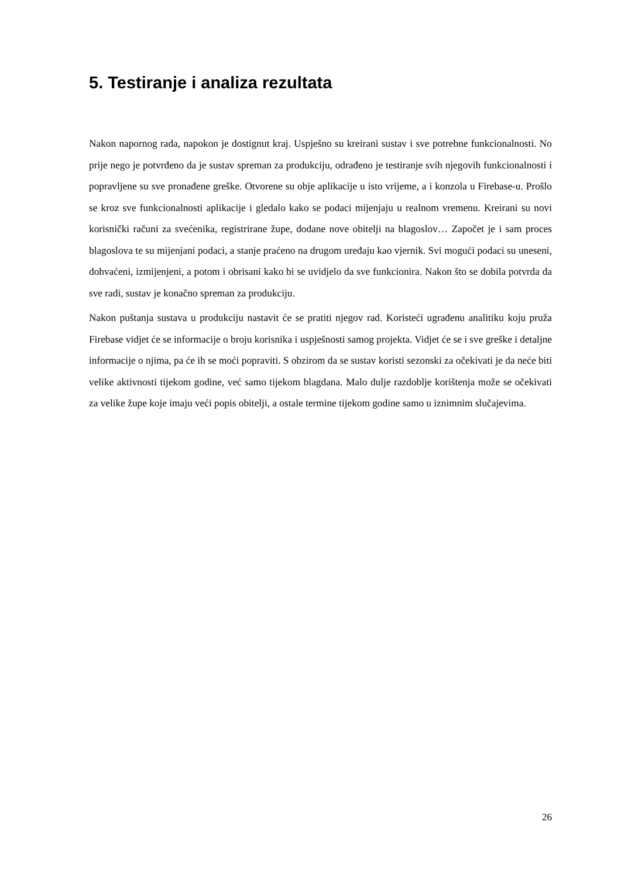5. Testiranje i analiza rezultata
Nakon napornog rada, napokon je dostignut kraj. Uspješno su kreirani sustav i sve potrebne funkcionalnosti. No prije nego je potvrđeno da je sustav spreman za produkciju, odrađeno je testiranje svih njegovih funkcionalnosti i popravljene su sve pronađene greške. Otvorene su obje aplikacije u isto vrijeme, a i konzola u Firebase-u. Prošlo se kroz sve funkcionalnosti aplikacije i gledalo kako se podaci mijenjaju u realnom vremenu. Kreirani su novi korisnički računi za svećenika, registrirane župe, dodane nove obitelji na blagoslov… Započet je i sam proces blagoslova te su mijenjani podaci, a stanje praćeno na drugom uređaju kao vjernik. Svi mogući podaci su uneseni, dohvaćeni, izmijenjeni, a potom i obrisani kako bi se uvidjelo da sve funkcionira. Nakon što se dobila potvrda da sve radi, sustav je konačno spreman za produkciju.
Nakon puštanja sustava u produkciju nastavit će se pratiti njegov rad. Koristeći ugrađenu analitiku koju pruža Firebase vidjet će se informacije o broju korisnika i uspješnosti samog projekta. Vidjet će se i sve greške i detaljne informacije o njima, pa će ih se moći popraviti. S obzirom da se sustav koristi sezonski za očekivati je da neće biti velike aktivnosti tijekom godine, već samo tijekom blagdana. Malo dulje razdoblje korištenja može se očekivati za velike župe koje imaju veći popis obitelji, a ostale termine tijekom godine samo u iznimnim slučajevima.
26